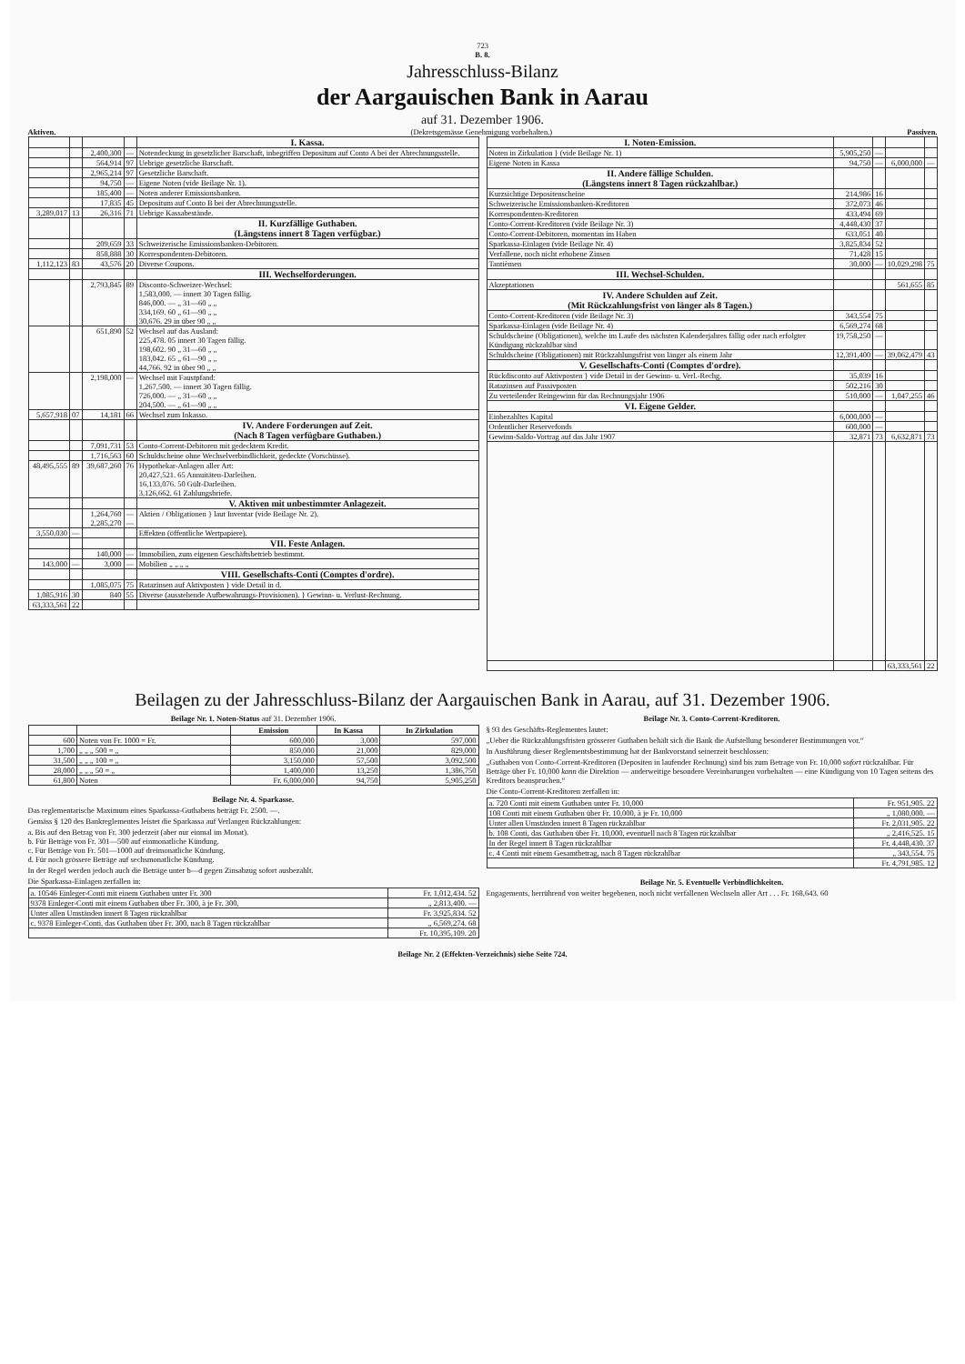723
B. 8.
Jahresschluss-Bilanz
der Aargauischen Bank in Aarau
auf 31. Dezember 1906.
Aktiven. (Dekretsgemässe Genehmigung vorbehalten.)
Passiven.
| | | | | I. Kassa. |
| | | 2,400,300 | — | Notendeckung in gesetzlicher Barschaft, inbegriffen Depositum auf Conto A bei der Abrechnungsstelle. |
| | | 564,914 | 97 | Uebrige gesetzliche Barschaft. |
| | | 2,965,214 | 97 | Gesetzliche Barschaft. |
| | | 94,750 | — | Eigene Noten (vide Beilage Nr. 1). |
| | | 185,400 | — | Noten anderer Emissionsbanken. |
| | | 17,835 | 45 | Depositum auf Conto B bei der Abrechnungsstelle. |
| 3,289,017 | 13 | 26,316 | 71 | Uebrige Kassabestände. |
| | | | | II. Kurzfällige Guthaben. (Längstens innert 8 Tagen verfügbar.) |
| | | 209,659 | 33 | Schweizerische Emissionsbanken-Debitoren. |
| | | 858,888 | 30 | Korrespondenten-Debitoren. |
| 1,112,123 | 83 | 43,576 | 20 | Diverse Coupons. |
| | | | | III. Wechselforderungen. |
| | | 2,793,845 | 89 | Disconto-Schweizer-Wechsel: 1,583,000. — innert 30 Tagen fällig. 846,000. — „ 31—60 „ „ 334,169. 60 „ 61—90 „ „ 30,676. 29 in über 90 „ „ |
| | | 651,890 | 52 | Wechsel auf das Ausland: 225,478. 05 innert 30 Tagen fällig. 198,602. 90 „ 31—60 „ „ 183,042. 65 „ 61—90 „ „ 44,766. 92 in über 90 „ „ |
| | | 2,198,000 | — | Wechsel mit Faustpfand: 1,267,500. — innert 30 Tagen fällig. 726,000. — „ 31—60 „ „ 204,500. — „ 61—90 „ „ |
| 5,657,918 | 07 | 14,181 | 66 | Wechsel zum Inkasso. |
| | | | | IV. Andere Forderungen auf Zeit. (Nach 8 Tagen verfügbare Guthaben.) |
| | | 7,091,731 | 53 | Conto-Corrent-Debitoren mit gedecktem Kredit. |
| | | 1,716,563 | 60 | Schuldscheine ohne Wechselverbindlichkeit, gedeckte (Vorschüsse). |
| 48,495,555 | 89 | 39,687,260 | 76 | Hypothekar-Anlagen aller Art: 20,427,521. 65 Annuitäten-Darleihen. 16,133,076. 50 Gült-Darleihen. 3,126,662. 61 Zahlungsbriefe. |
| | | | | V. Aktiven mit unbestimmter Anlagezeit. |
| | | 1,264,760 2,285,270 | — — | Aktien / Obligationen } laut Inventar (vide Beilage Nr. 2). |
| 3,550,030 | — | | | Effekten (öffentliche Wertpapiere). |
| | | | | VII. Feste Anlagen. |
| | | 140,000 | — | Immobilien, zum eigenen Geschäftsbetrieb bestimmt. |
| 143,000 | — | 3,000 | — | Mobilien „ „ „ „ |
| | | | | VIII. Gesellschafts-Conti (Comptes d'ordre). |
| | | 1,085,075 | 75 | Ratazinsen auf Aktivposten } vide Detail in d. |
| 1,085,916 | 30 | 840 | 55 | Diverse (ausstehende Aufbewahrungs-Provisionen). } Gewinn- u. Verlust-Rechnung. |
| 63,333,561 | 22 | | | |
| I. Noten-Emission. | | | | |
| Noten in Zirkulation } (vide Beilage Nr. 1) | 5,905,250 | — | | |
| Eigene Noten in Kassa | 94,750 | — | 6,000,000 | — |
| II. Andere fällige Schulden. (Längstens innert 8 Tagen rückzahlbar.) | | | | |
| Kurzsichtige Depositenscheine | 214,986 | 16 | | |
| Schweizerische Emissionsbanken-Kreditoren | 372,073 | 46 | | |
| Korrespondenten-Kreditoren | 433,494 | 69 | | |
| Conto-Corrent-Kreditoren (vide Beilage Nr. 3) | 4,448,430 | 37 | | |
| Conto-Corrent-Debitoren, momentan im Haben | 633,051 | 40 | | |
| Sparkassa-Einlagen (vide Beilage Nr. 4) | 3,825,834 | 52 | | |
| Verfallene, noch nicht erhobene Zinsen | 71,428 | 15 | | |
| Tantièmen | 30,000 | — | 10,029,298 | 75 |
| III. Wechsel-Schulden. | | | | |
| Akzeptationen | | | 561,655 | 85 |
| IV. Andere Schulden auf Zeit. (Mit Rückzahlungsfrist von länger als 8 Tagen.) | | | | |
| Conto-Corrent-Kreditoren (vide Beilage Nr. 3) | 343,554 | 75 | | |
| Sparkassa-Einlagen (vide Beilage Nr. 4) | 6,569,274 | 68 | | |
| Schuldscheine (Obligationen), welche im Laufe des nächsten Kalenderjahres fällig oder nach erfolgter Kündigung rückzahlbar sind | 19,758,250 | — | | |
| Schuldscheine (Obligationen) mit Rückzahlungsfrist von länger als einem Jahr | 12,391,400 | — | 39,062,479 | 43 |
| V. Gesellschafts-Conti (Comptes d'ordre). | | | | |
| Rückdisconto auf Aktivposten } vide Detail in der Gewinn- u. Verl.-Rechg. | 35,039 | 16 | | |
| Ratazinsen auf Passivposten | 502,216 | 30 | | |
| Zu verteilender Reingewinn für das Rechnungsjahr 1906 | 510,000 | — | 1,047,255 | 46 |
| VI. Eigene Gelder. | | | | |
| Einbezahltes Kapital | 6,000,000 | — | | |
| Ordentlicher Reservefonds | 600,000 | — | | |
| Gewinn-Saldo-Vortrag auf das Jahr 1907 | 32,871 | 73 | 6,632,871 | 73 |
| | | | 63,333,561 | 22 |
Beilagen zu der Jahresschluss-Bilanz der Aargauischen Bank in Aarau, auf 31. Dezember 1906.
Beilage Nr. 1. Noten-Status auf 31. Dezember 1906.
| | | Emission | In Kassa | In Zirkulation |
| --- | --- | --- | --- | --- |
| 600 | Noten von Fr. 1000 = Fr. | 600,000 | 3,000 | 597,000 |
| 1,700 | „ „ „ 500 = „ | 850,000 | 21,000 | 829,000 |
| 31,500 | „ „ „ 100 = „ | 3,150,000 | 57,500 | 3,092,500 |
| 28,000 | „ „ „ 50 = „ | 1,400,000 | 13,250 | 1,386,750 |
| 61,800 | Noten | Fr. 6,000,000 | 94,750 | 5,905,250 |
Beilage Nr. 4. Sparkasse.
Das reglementarische Maximum eines Sparkassa-Guthabens beträgt Fr. 2500. —.
Gemäss § 120 des Bankreglementes leistet die Sparkassa auf Verlangen Rückzahlungen:
a. Bis auf den Betrag von Fr. 300 jederzeit (aber nur einmal im Monat).
b. Für Beträge von Fr. 301—500 auf einmonatliche Kündung.
c. Für Beträge von Fr. 501—1000 auf dreimonatliche Kündung.
d. Für noch grössere Beträge auf sechsmonatliche Kündung.
In der Regel werden jedoch auch die Beträge unter b—d gegen Zinsabzug sofort ausbezahlt.
Die Sparkassa-Einlagen zerfallen in:
| a. 10546 Einleger-Conti mit einem Guthaben unter Fr. 300 | Fr. 1,012,434. 52 |
| 9378 Einleger-Conti mit einem Guthaben über Fr. 300, à je Fr. 300, | „ 2,813,400. — |
| Unter allen Umständen innert 8 Tagen rückzahlbar | Fr. 3,925,834. 52 |
| c. 9378 Einleger-Conti, das Guthaben über Fr. 300, nach 8 Tagen rückzahlbar | „ 6,569,274. 68 |
| | Fr. 10,395,109. 20 |
Beilage Nr. 3. Conto-Corrent-Kreditoren.
§ 93 des Geschäfts-Reglementes lautet:
„Ueber die Rückzahlungsfristen grösserer Guthaben behält sich die Bank die Aufstellung besonderer Bestimmungen vor.“
In Ausführung dieser Reglementsbestimmung hat der Bankvorstand seinerzeit beschlossen:
„Guthaben von Conto-Corrent-Kreditoren (Depositen in laufender Rechnung) sind bis zum Betrage von Fr. 10,000 sofort rückzahlbar. Für Beträge über Fr. 10,000 kann die Direktion — anderweitige besondere Vereinbarungen vorbehalten — eine Kündigung von 10 Tagen seitens des Kreditors beanspruchen.“
Die Conto-Corrent-Kreditoren zerfallen in:
| a. 720 Conti mit einem Guthaben unter Fr. 10,000 | Fr. 951,905. 22 |
| 108 Conti mit einem Guthaben über Fr. 10,000, à je Fr. 10,000 | „ 1,080,000. — |
| Unter allen Umständen innert 8 Tagen rückzahlbar | Fr. 2,031,905. 22 |
| b. 108 Conti, das Guthaben über Fr. 10,000, eventuell nach 8 Tagen rückzahlbar | „ 2,416,525. 15 |
| In der Regel innert 8 Tagen rückzahlbar | Fr. 4,448,430. 37 |
| c. 4 Conti mit einem Gesamtbetrag, nach 8 Tagen rückzahlbar | „ 343,554. 75 |
| | Fr. 4,791,985. 12 |
Beilage Nr. 5. Eventuelle Verbindlichkeiten.
Engagements, herrührend von weiter begebenen, noch nicht verfallenen Wechseln aller Art . . . Fr. 168,643. 60
Beilage Nr. 2 (Effekten-Verzeichnis) siehe Seite 724.